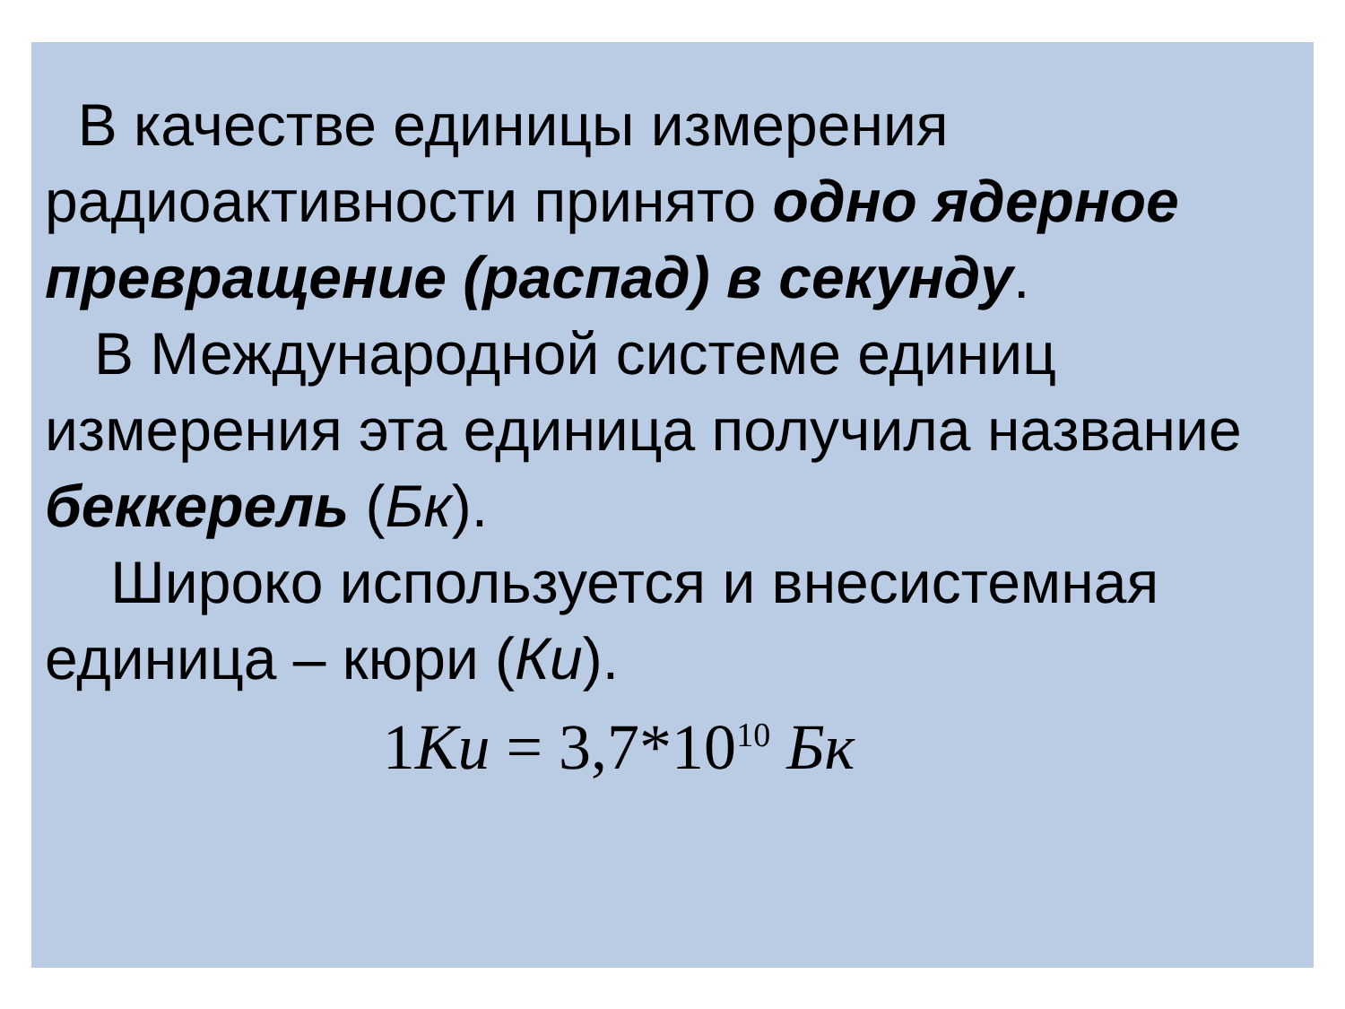В качестве единицы измерения радиоактивности принято одно ядерное превращение (распад) в секунду.
В Международной системе единиц измерения эта единица получила название беккерель (Бк).
Широко используется и внесистемная единица – кюри (Ки).
1Ки = 3,7*10<sup>10</sup> Бк